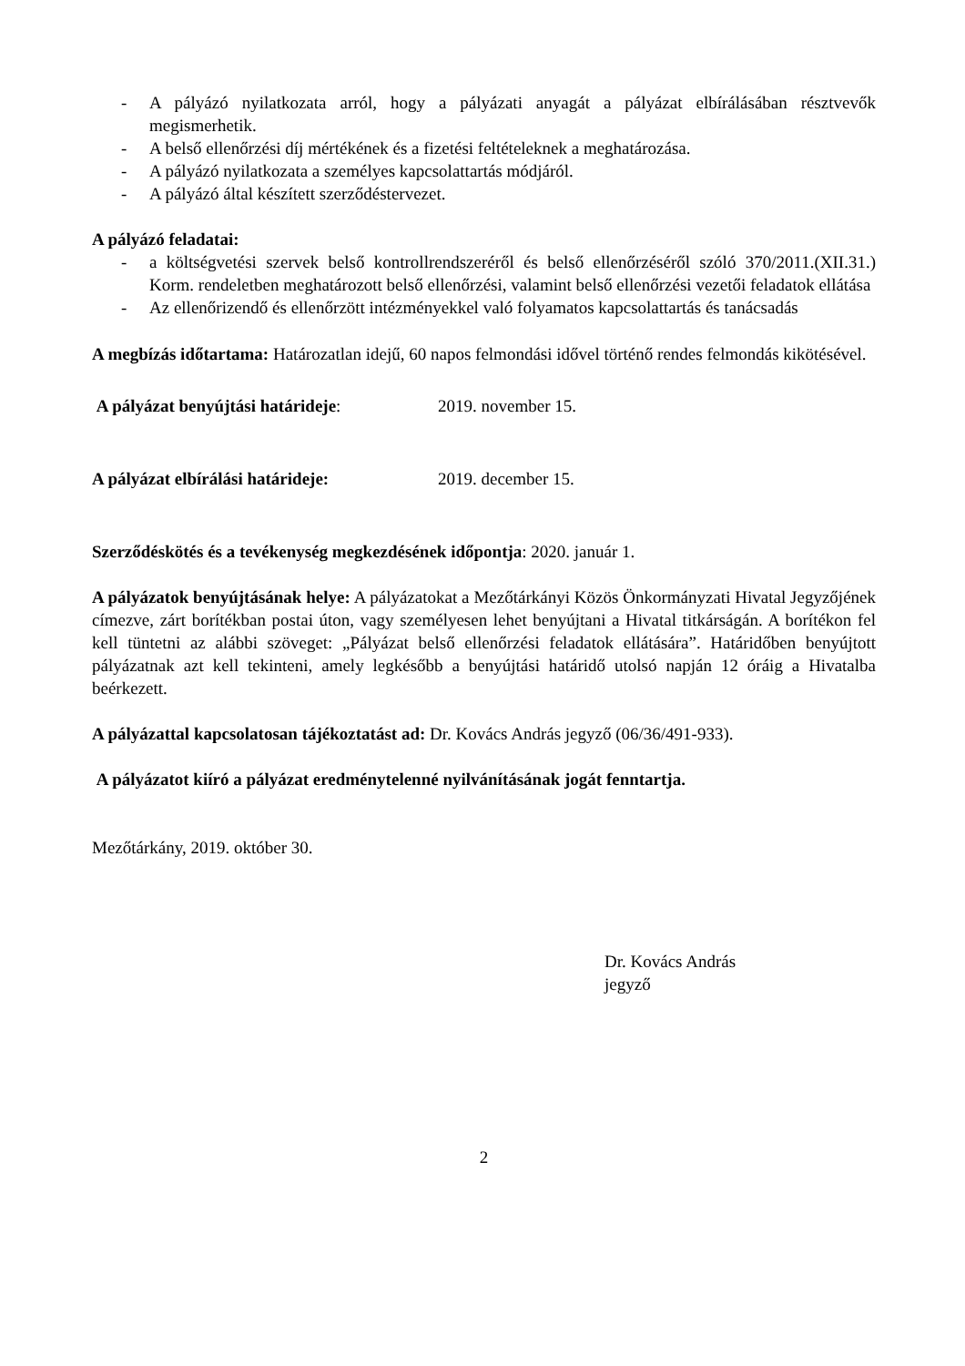- A pályázó nyilatkozata arról, hogy a pályázati anyagát a pályázat elbírálásában résztvevők megismerhetik.
- A belső ellenőrzési díj mértékének és a fizetési feltételeknek a meghatározása.
- A pályázó nyilatkozata a személyes kapcsolattartás módjáról.
- A pályázó által készített szerződéstervezet.
A pályázó feladatai:
- a költségvetési szervek belső kontrollrendszeréről és belső ellenőrzéséről szóló 370/2011.(XII.31.) Korm. rendeletben meghatározott belső ellenőrzési, valamint belső ellenőrzési vezetői feladatok ellátása
- Az ellenőrizendő és ellenőrzött intézményekkel való folyamatos kapcsolattartás és tanácsadás
A megbízás időtartama: Határozatlan idejű, 60 napos felmondási idővel történő rendes felmondás kikötésével.
A pályázat benyújtási határideje: 2019. november 15.
A pályázat elbírálási határideje: 2019. december 15.
Szerződéskötés és a tevékenység megkezdésének időpontja: 2020. január 1.
A pályázatok benyújtásának helye: A pályázatokat a Mezőtárkányi Közös Önkormányzati Hivatal Jegyzőjének címezve, zárt borítékban postai úton, vagy személyesen lehet benyújtani a Hivatal titkárságán. A borítékon fel kell tüntetni az alábbi szöveget: „Pályázat belső ellenőrzési feladatok ellátására”. Határidőben benyújtott pályázatnak azt kell tekinteni, amely legkésőbb a benyújtási határidő utolsó napján 12 óráig a Hivatalba beérkezett.
A pályázattal kapcsolatosan tájékoztatást ad: Dr. Kovács András jegyző (06/36/491-933).
A pályázatot kiíró a pályázat eredménytelenné nyilvánításának jogát fenntartja.
Mezőtárkány, 2019. október 30.
Dr. Kovács András
jegyző
2